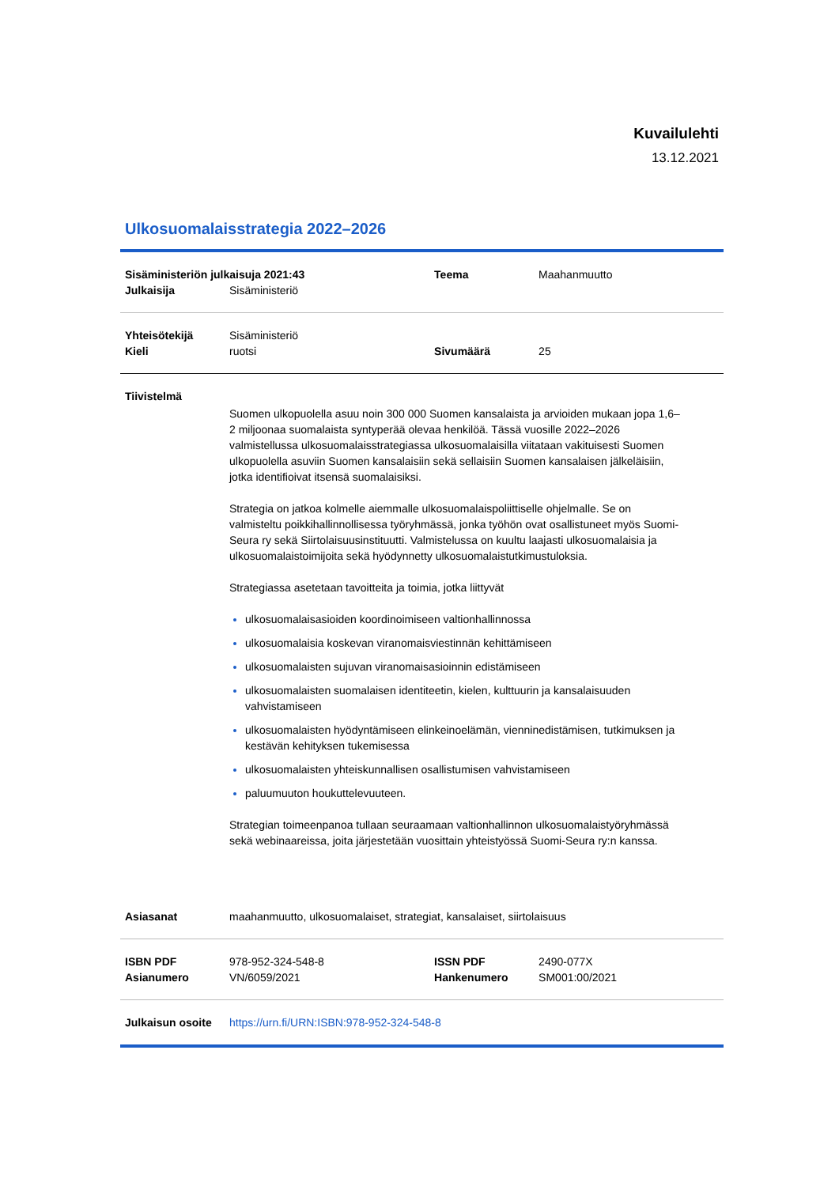Kuvailulehti
13.12.2021
Ulkosuomalaisstrategia 2022–2026
| Sisäministeriön julkaisuja 2021:43 | | Teema | Maahanmuutto |
| Julkaisija | Sisäministeriö | | |
| Yhteisötekijä | Sisäministeriö | | |
| Kieli | ruotsi | Sivumäärä | 25 |
| Tiivistelmä | | | |
| | Suomen ulkopuolella asuu noin 300 000 Suomen kansalaista ja arvioiden mukaan jopa 1,6–2 miljoonaa suomalaista syntyperää olevaa henkilöä. Tässä vuosille 2022–2026 valmistellussa ulkosuomalaisstrategiassa ulkosuomalaisilla viitataan vakituisesti Suomen ulkopuolella asuviin Suomen kansalaisiin sekä sellaisiin Suomen kansalaisen jälkeläisiin, jotka identifioivat itsensä suomalaisiksi. Strategia on jatkoa kolmelle aiemmalle ulkosuomalaispoliittiselle ohjelmalle. Se on valmisteltu poikkihallinnollisessa työryhmässä, jonka työhön ovat osallistuneet myös Suomi-Seura ry sekä Siirtolaisuusinstituutti. Valmistelussa on kuultu laajasti ulkosuomalaisia ja ulkosuomalaistoimijoita sekä hyödynnetty ulkosuomalaistutkimustuloksia. Strategiassa asetetaan tavoitteita ja toimia, jotka liittyvät ulkosuomalaisasioiden koordinoimiseen valtionhallinnossa ulkosuomalaisia koskevan viranomaisviestinnän kehittämiseen ulkosuomalaisten sujuvan viranomaisasioinnin edistämiseen ulkosuomalaisten suomalaisen identiteetin, kielen, kulttuurin ja kansalaisuuden vahvistamiseen ulkosuomalaisten hyödyntämiseen elinkeinoelämän, vienninedistämisen, tutkimuksen ja kestävän kehityksen tukemisessa ulkosuomalaisten yhteiskunnallisen osallistumisen vahvistamiseen paluumuuton houkuttelevuuteen. Strategian toimeenpanoa tullaan seuraamaan valtionhallinnon ulkosuomalaistyöryhmässä sekä webinaareissa, joita järjestetään vuosittain yhteistyössä Suomi-Seura ry:n kanssa. | | |
| Asiasanat | maahanmuutto, ulkosuomalaiset, strategiat, kansalaiset, siirtolaisuus | | |
| ISBN PDF | 978-952-324-548-8 | ISSN PDF | 2490-077X |
| Asianumero | VN/6059/2021 | Hankenumero | SM001:00/2021 |
| Julkaisun osoite | https://urn.fi/URN:ISBN:978-952-324-548-8 | | |